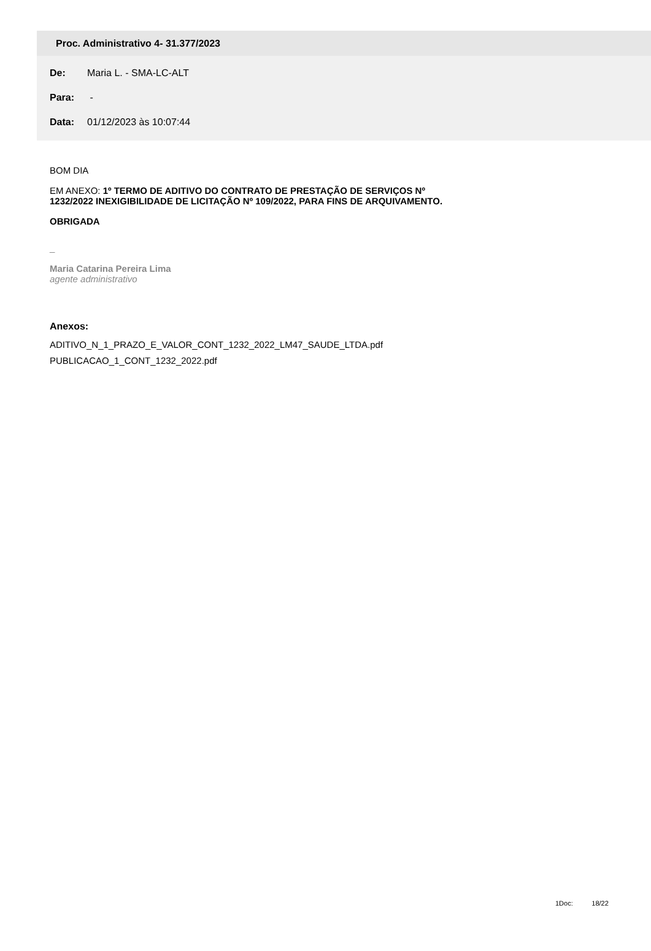Proc. Administrativo 4- 31.377/2023
De: Maria L. - SMA-LC-ALT
Para: -
Data: 01/12/2023 às 10:07:44
BOM DIA
EM ANEXO: 1º TERMO DE ADITIVO DO CONTRATO DE PRESTAÇÃO DE SERVIÇOS Nº
1232/2022 INEXIGIBILIDADE DE LICITAÇÃO Nº 109/2022, PARA FINS DE ARQUIVAMENTO.
OBRIGADA
_
Maria Catarina Pereira Lima
agente administrativo
Anexos:
ADITIVO_N_1_PRAZO_E_VALOR_CONT_1232_2022_LM47_SAUDE_LTDA.pdf
PUBLICACAO_1_CONT_1232_2022.pdf
1Doc: 18/22